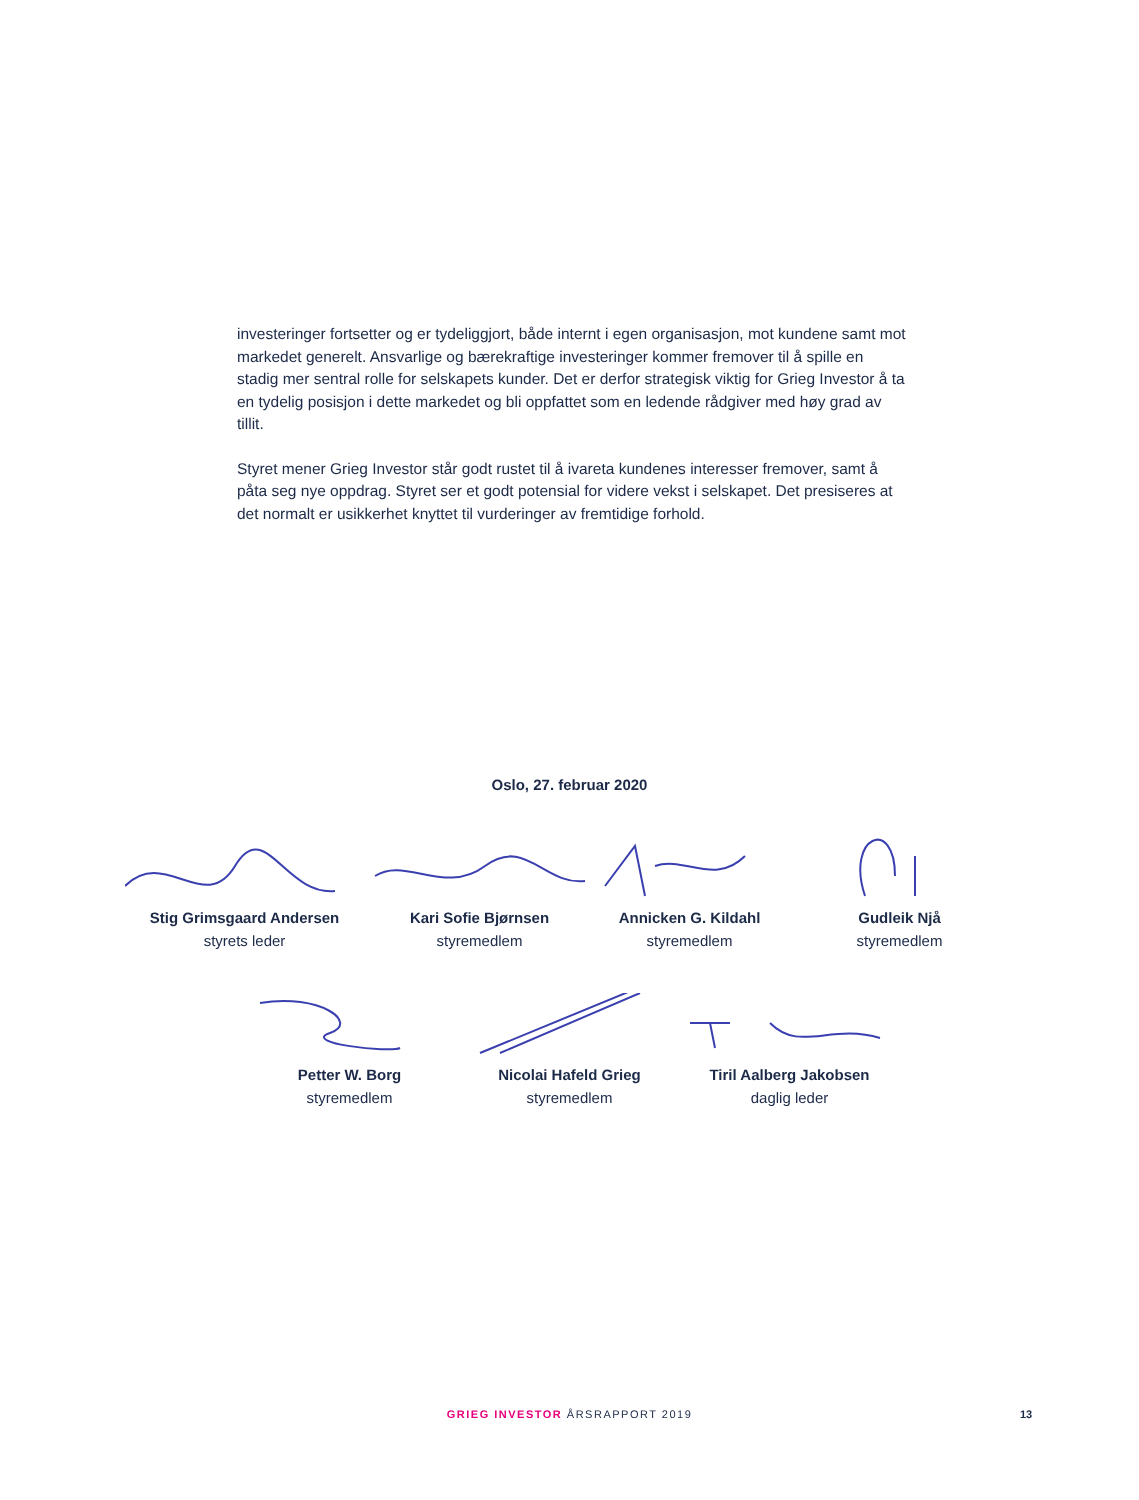investeringer fortsetter og er tydeliggjort, både internt i egen organisasjon, mot kundene samt mot markedet generelt. Ansvarlige og bærekraftige investeringer kommer fremover til å spille en stadig mer sentral rolle for selskapets kunder. Det er derfor strategisk viktig for Grieg Investor å ta en tydelig posisjon i dette markedet og bli oppfattet som en ledende rådgiver med høy grad av tillit.
Styret mener Grieg Investor står godt rustet til å ivareta kundenes interesser fremover, samt å påta seg nye oppdrag. Styret ser et godt potensial for videre vekst i selskapet. Det presiseres at det normalt er usikkerhet knyttet til vurderinger av fremtidige forhold.
Oslo, 27. februar 2020
Stig Grimsgaard Andersen
styrets leder
Kari Sofie Bjørnsen
styremedlem
Annicken G. Kildahl
styremedlem
Gudleik Njå
styremedlem
Petter W. Borg
styremedlem
Nicolai Hafeld Grieg
styremedlem
Tiril Aalberg Jakobsen
daglig leder
GRIEG INVESTOR ÅRSRAPPORT 2019 13